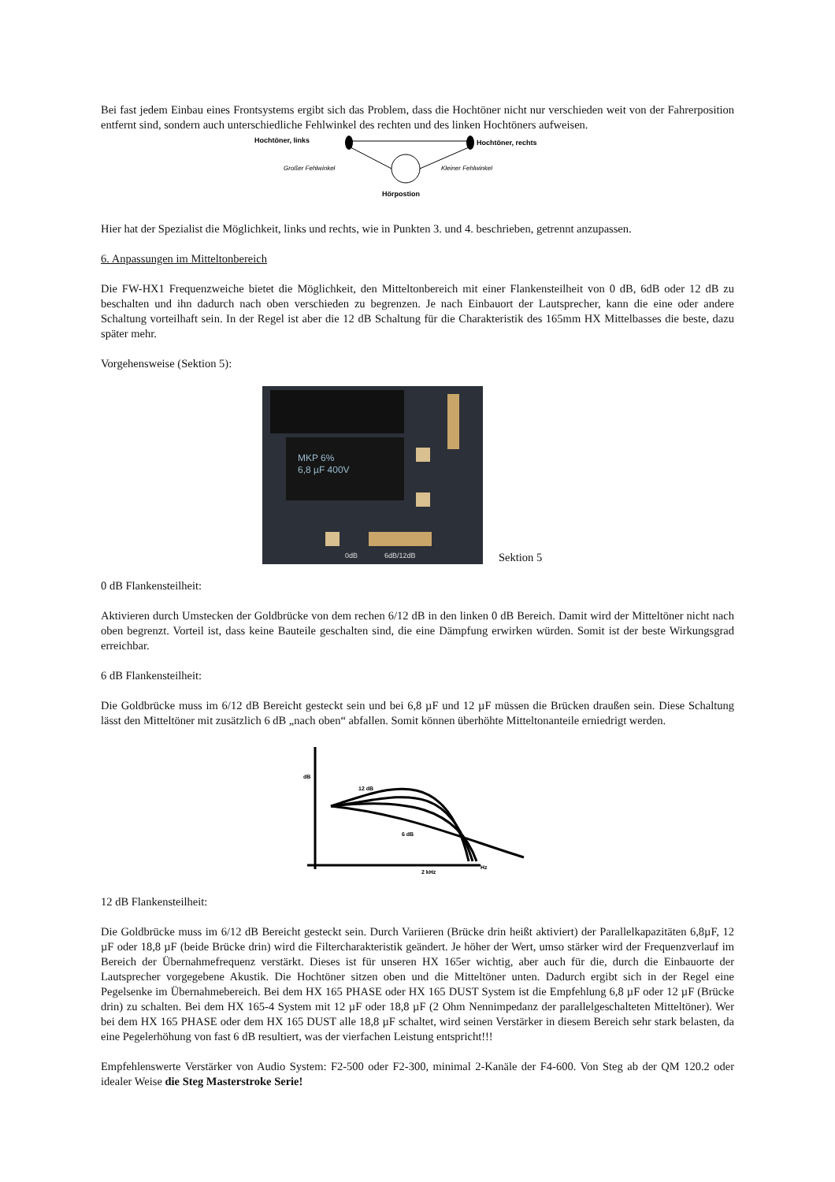Bei fast jedem Einbau eines Frontsystems ergibt sich das Problem, dass die Hochtöner nicht nur verschieden weit von der Fahrerposition entfernt sind, sondern auch unterschiedliche Fehlwinkel des rechten und des linken Hochtöners aufweisen.
Hochtöner, links
Hochtöner, rechts
Großer Fehlwinkel
Kleiner Fehlwinkel
Hörpostion
Hier hat der Spezialist die Möglichkeit, links und rechts, wie in Punkten 3. und 4. beschrieben, getrennt anzupassen.
6. Anpassungen im Mitteltonbereich
Die FW-HX1 Frequenzweiche bietet die Möglichkeit, den Mitteltonbereich mit einer Flankensteilheit von 0 dB, 6dB oder 12 dB zu beschalten und ihn dadurch nach oben verschieden zu begrenzen. Je nach Einbauort der Lautsprecher, kann die eine oder andere Schaltung vorteilhaft sein. In der Regel ist aber die 12 dB Schaltung für die Charakteristik des 165mm HX Mittelbasses die beste, dazu später mehr.
Vorgehensweise (Sektion 5):
MKP 6%
6,8 µF 400V
0dB
6dB/12dB
Sektion 5
0 dB Flankensteilheit:
Aktivieren durch Umstecken der Goldbrücke von dem rechen 6/12 dB in den linken 0 dB Bereich. Damit wird der Mitteltöner nicht nach oben begrenzt. Vorteil ist, dass keine Bauteile geschalten sind, die eine Dämpfung erwirken würden. Somit ist der beste Wirkungsgrad erreichbar.
6 dB Flankensteilheit:
Die Goldbrücke muss im 6/12 dB Bereicht gesteckt sein und bei 6,8 µF und 12 µF müssen die Brücken draußen sein. Diese Schaltung lässt den Mitteltöner mit zusätzlich 6 dB „nach oben“ abfallen. Somit können überhöhte Mitteltonanteile erniedrigt werden.
dB
12 dB
6 dB
2 kHz
Hz
12 dB Flankensteilheit:
Die Goldbrücke muss im 6/12 dB Bereicht gesteckt sein. Durch Variieren (Brücke drin heißt aktiviert) der Parallelkapazitäten 6,8µF, 12 µF oder 18,8 µF (beide Brücke drin) wird die Filtercharakteristik geändert. Je höher der Wert, umso stärker wird der Frequenzverlauf im Bereich der Übernahmefrequenz verstärkt. Dieses ist für unseren HX 165er wichtig, aber auch für die, durch die Einbauorte der Lautsprecher vorgegebene Akustik. Die Hochtöner sitzen oben und die Mitteltöner unten. Dadurch ergibt sich in der Regel eine Pegelsenke im Übernahmebereich. Bei dem HX 165 PHASE oder HX 165 DUST System ist die Empfehlung 6,8 µF oder 12 µF (Brücke drin) zu schalten. Bei dem HX 165-4 System mit 12 µF oder 18,8 µF (2 Ohm Nennimpedanz der parallelgeschalteten Mitteltöner). Wer bei dem HX 165 PHASE oder dem HX 165 DUST alle 18,8 µF schaltet, wird seinen Verstärker in diesem Bereich sehr stark belasten, da eine Pegelerhöhung von fast 6 dB resultiert, was der vierfachen Leistung entspricht!!!
Empfehlenswerte Verstärker von Audio System: F2-500 oder F2-300, minimal 2-Kanäle der F4-600. Von Steg ab der QM 120.2 oder idealer Weise die Steg Masterstroke Serie!